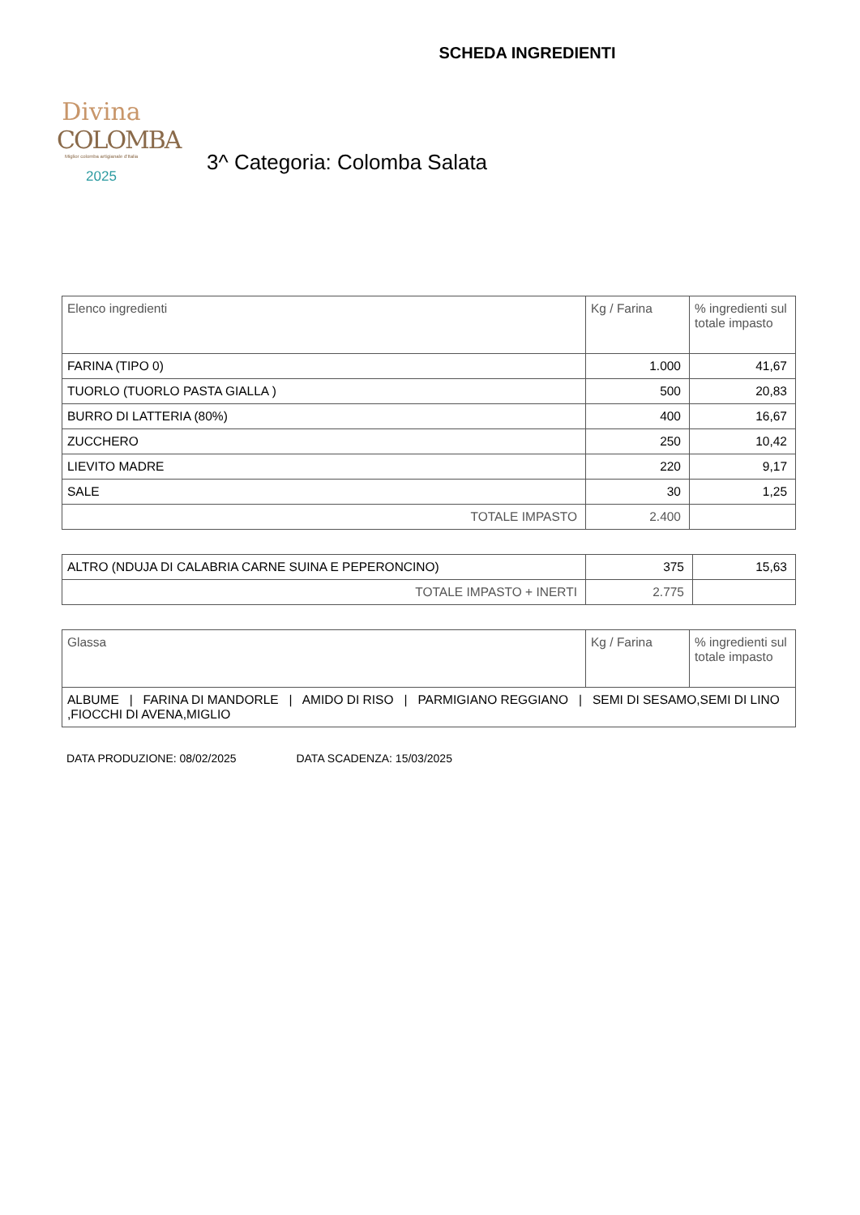Divina
COLOMBA
Miglior colomba artigianale d'Italia
2025
SCHEDA INGREDIENTI
3^ Categoria: Colomba Salata
| Elenco ingredienti | Kg / Farina | % ingredienti sul totale impasto |
| FARINA (TIPO 0) | 1.000 | 41,67 |
| TUORLO (TUORLO PASTA GIALLA ) | 500 | 20,83 |
| BURRO DI LATTERIA (80%) | 400 | 16,67 |
| ZUCCHERO | 250 | 10,42 |
| LIEVITO MADRE | 220 | 9,17 |
| SALE | 30 | 1,25 |
| TOTALE IMPASTO | 2.400 | |
| ALTRO (NDUJA DI CALABRIA CARNE SUINA E PEPERONCINO) | 375 | 15,63 |
| TOTALE IMPASTO + INERTI | 2.775 | |
| Glassa | Kg / Farina | % ingredienti sul totale impasto |
| ALBUME / FARINA DI MANDORLE / AMIDO DI RISO / PARMIGIANO REGGIANO / SEMI DI SESAMO,SEMI DI LINO ,FIOCCHI DI AVENA,MIGLIO | | |
DATA PRODUZIONE: 08/02/2025 DATA SCADENZA: 15/03/2025